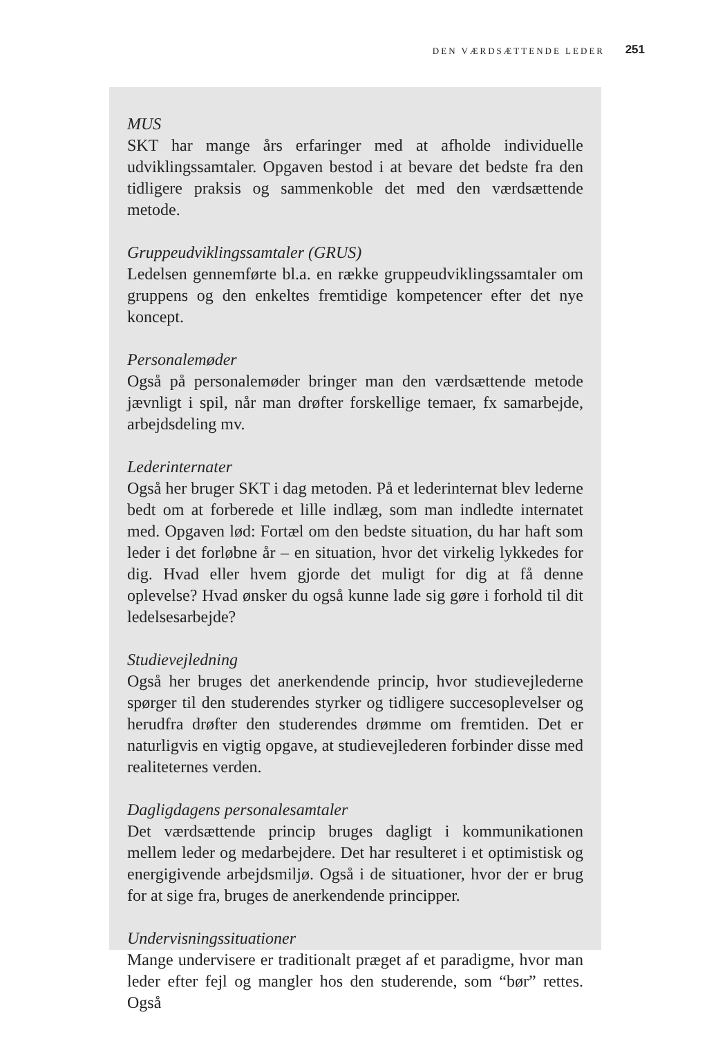DEN VÆRDSÆTTENDE LEDER 251
MUS
SKT har mange års erfaringer med at afholde individuelle udviklingssamtaler. Opgaven bestod i at bevare det bedste fra den tidligere praksis og sammenkoble det med den værdsættende metode.
Gruppeudviklingssamtaler (GRUS)
Ledelsen gennemførte bl.a. en række gruppeudviklingssamtaler om gruppens og den enkeltes fremtidige kompetencer efter det nye koncept.
Personalemøder
Også på personalemøder bringer man den værdsættende metode jævnligt i spil, når man drøfter forskellige temaer, fx samarbejde, arbejdsdeling mv.
Lederinternater
Også her bruger SKT i dag metoden. På et lederinternat blev lederne bedt om at forberede et lille indlæg, som man indledte internatet med. Opgaven lød: Fortæl om den bedste situation, du har haft som leder i det forløbne år – en situation, hvor det virkelig lykkedes for dig. Hvad eller hvem gjorde det muligt for dig at få denne oplevelse? Hvad ønsker du også kunne lade sig gøre i forhold til dit ledelsesarbejde?
Studievejledning
Også her bruges det anerkendende princip, hvor studievejlederne spørger til den studerendes styrker og tidligere succesoplevelser og herudfra drøfter den studerendes drømme om fremtiden. Det er naturligvis en vigtig opgave, at studievejlederen forbinder disse med realiteternes verden.
Dagligdagens personalesamtaler
Det værdsættende princip bruges dagligt i kommunikationen mellem leder og medarbejdere. Det har resulteret i et optimistisk og energigivende arbejdsmiljø. Også i de situationer, hvor der er brug for at sige fra, bruges de anerkendende principper.
Undervisningssituationer
Mange undervisere er traditionalt præget af et paradigme, hvor man leder efter fejl og mangler hos den studerende, som “bør” rettes. Også